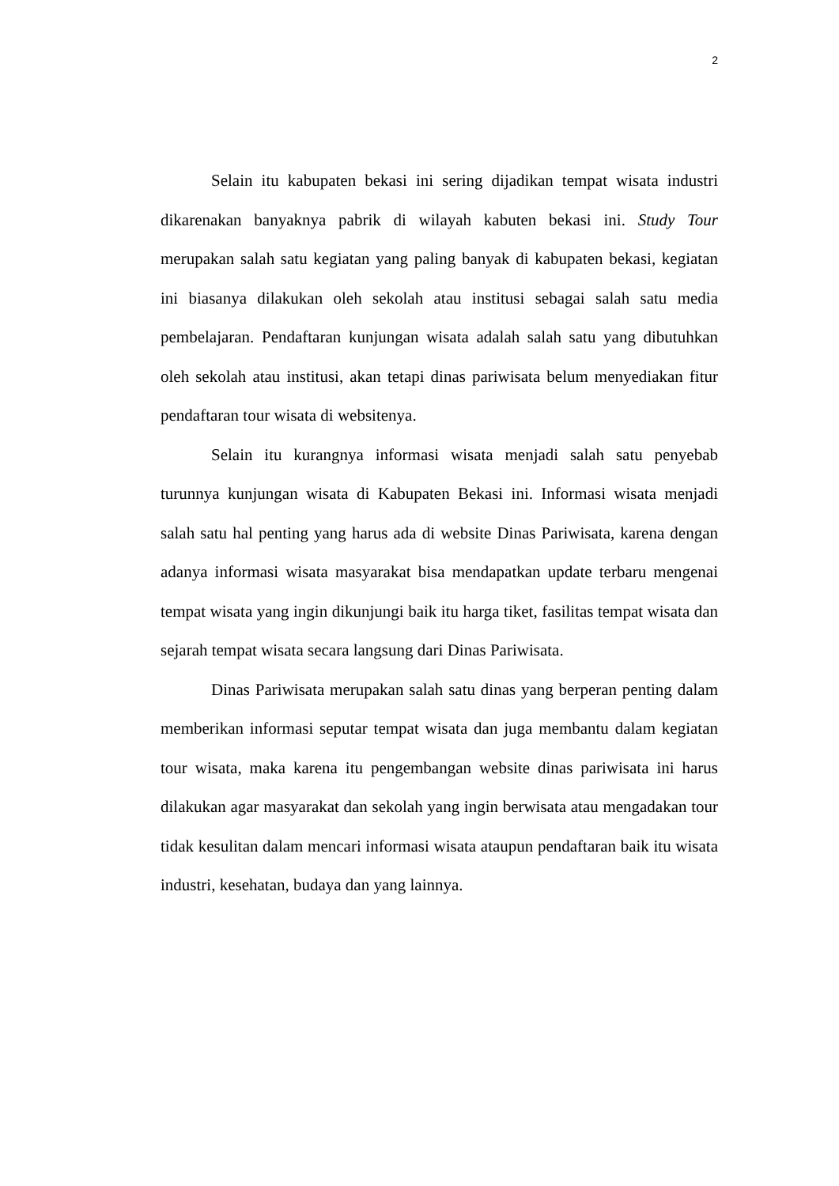2
Selain itu kabupaten bekasi ini sering dijadikan tempat wisata industri dikarenakan banyaknya pabrik di wilayah kabuten bekasi ini. Study Tour merupakan salah satu kegiatan yang paling banyak di kabupaten bekasi, kegiatan ini biasanya dilakukan oleh sekolah atau institusi sebagai salah satu media pembelajaran. Pendaftaran kunjungan wisata adalah salah satu yang dibutuhkan oleh sekolah atau institusi, akan tetapi dinas pariwisata belum menyediakan fitur pendaftaran tour wisata di websitenya.
Selain itu kurangnya informasi wisata menjadi salah satu penyebab turunnya kunjungan wisata di Kabupaten Bekasi ini. Informasi wisata menjadi salah satu hal penting yang harus ada di website Dinas Pariwisata, karena dengan adanya informasi wisata masyarakat bisa mendapatkan update terbaru mengenai tempat wisata yang ingin dikunjungi baik itu harga tiket, fasilitas tempat wisata dan sejarah tempat wisata secara langsung dari Dinas Pariwisata.
Dinas Pariwisata merupakan salah satu dinas yang berperan penting dalam memberikan informasi seputar tempat wisata dan juga membantu dalam kegiatan tour wisata, maka karena itu pengembangan website dinas pariwisata ini harus dilakukan agar masyarakat dan sekolah yang ingin berwisata atau mengadakan tour tidak kesulitan dalam mencari informasi wisata ataupun pendaftaran baik itu wisata industri, kesehatan, budaya dan yang lainnya.